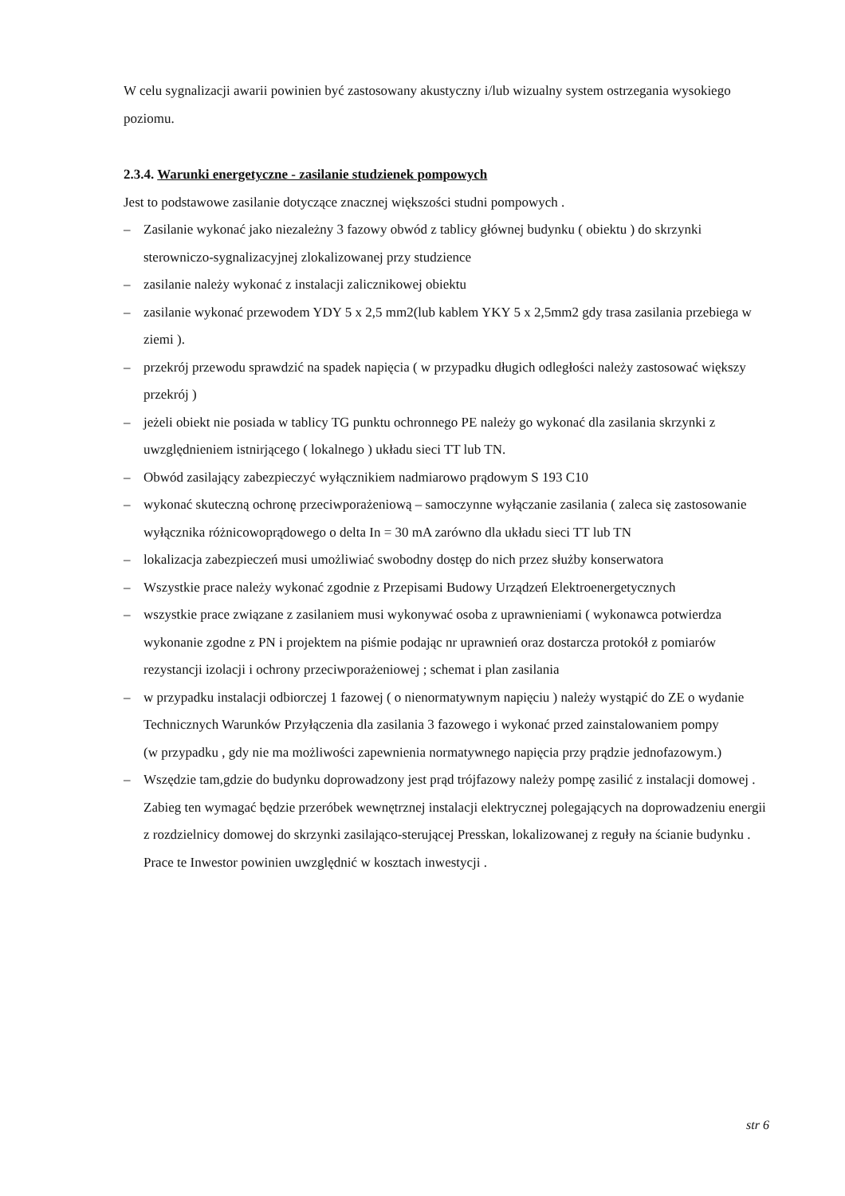W celu sygnalizacji awarii powinien być zastosowany akustyczny i/lub wizualny system ostrzegania wysokiego poziomu.
2.3.4. Warunki energetyczne - zasilanie studzienek pompowych
Jest to podstawowe zasilanie dotyczące znacznej większości studni pompowych .
– Zasilanie wykonać jako niezależny 3 fazowy obwód z tablicy głównej budynku ( obiektu ) do skrzynki sterowniczo-sygnalizacyjnej zlokalizowanej przy studzience
– zasilanie należy wykonać z instalacji zalicznikowej obiektu
– zasilanie wykonać przewodem YDY 5 x 2,5 mm2(lub kablem YKY 5 x 2,5mm2 gdy trasa zasilania przebiega w ziemi ).
– przekrój przewodu sprawdzić na spadek napięcia ( w przypadku długich odległości należy zastosować większy przekrój )
– jeżeli obiekt nie posiada w tablicy TG punktu ochronnego PE należy go wykonać dla zasilania skrzynki z uwzględnieniem istnirjącego ( lokalnego ) układu sieci TT lub TN.
– Obwód zasilający zabezpieczyć wyłącznikiem nadmiarowo prądowym S 193 C10
– wykonać skuteczną ochronę przeciwporażeniową – samoczynne wyłączanie zasilania ( zaleca się zastosowanie wyłącznika różnicowoprądowego o delta In = 30 mA zarówno dla układu sieci TT lub TN
– lokalizacja zabezpieczeń musi umożliwiać swobodny dostęp do nich przez służby konserwatora
– Wszystkie prace należy wykonać zgodnie z Przepisami Budowy Urządzeń Elektroenergetycznych
– wszystkie prace związane z zasilaniem musi wykonywać osoba z uprawnieniami ( wykonawca potwierdza wykonanie zgodne z PN i projektem na piśmie podając nr uprawnień oraz dostarcza protokół z pomiarów rezystancji izolacji i ochrony przeciwporażeniowej ; schemat i plan zasilania
– w przypadku instalacji odbiorczej 1 fazowej ( o nienormatywnym napięciu ) należy wystąpić do ZE o wydanie Technicznych Warunków Przyłączenia dla zasilania 3 fazowego i wykonać przed zainstalowaniem pompy
(w przypadku , gdy nie ma możliwości zapewnienia normatywnego napięcia przy prądzie jednofazowym.)
– Wszędzie tam,gdzie do budynku doprowadzony jest prąd trójfazowy należy pompę zasilić z instalacji domowej . Zabieg ten wymagać będzie przeróbek wewnętrznej instalacji elektrycznej polegających na doprowadzeniu energii z rozdzielnicy domowej do skrzynki zasilająco-sterującej Presskan, lokalizowanej z reguły na ścianie budynku . Prace te Inwestor powinien uwzględnić w kosztach inwestycji .
str 6